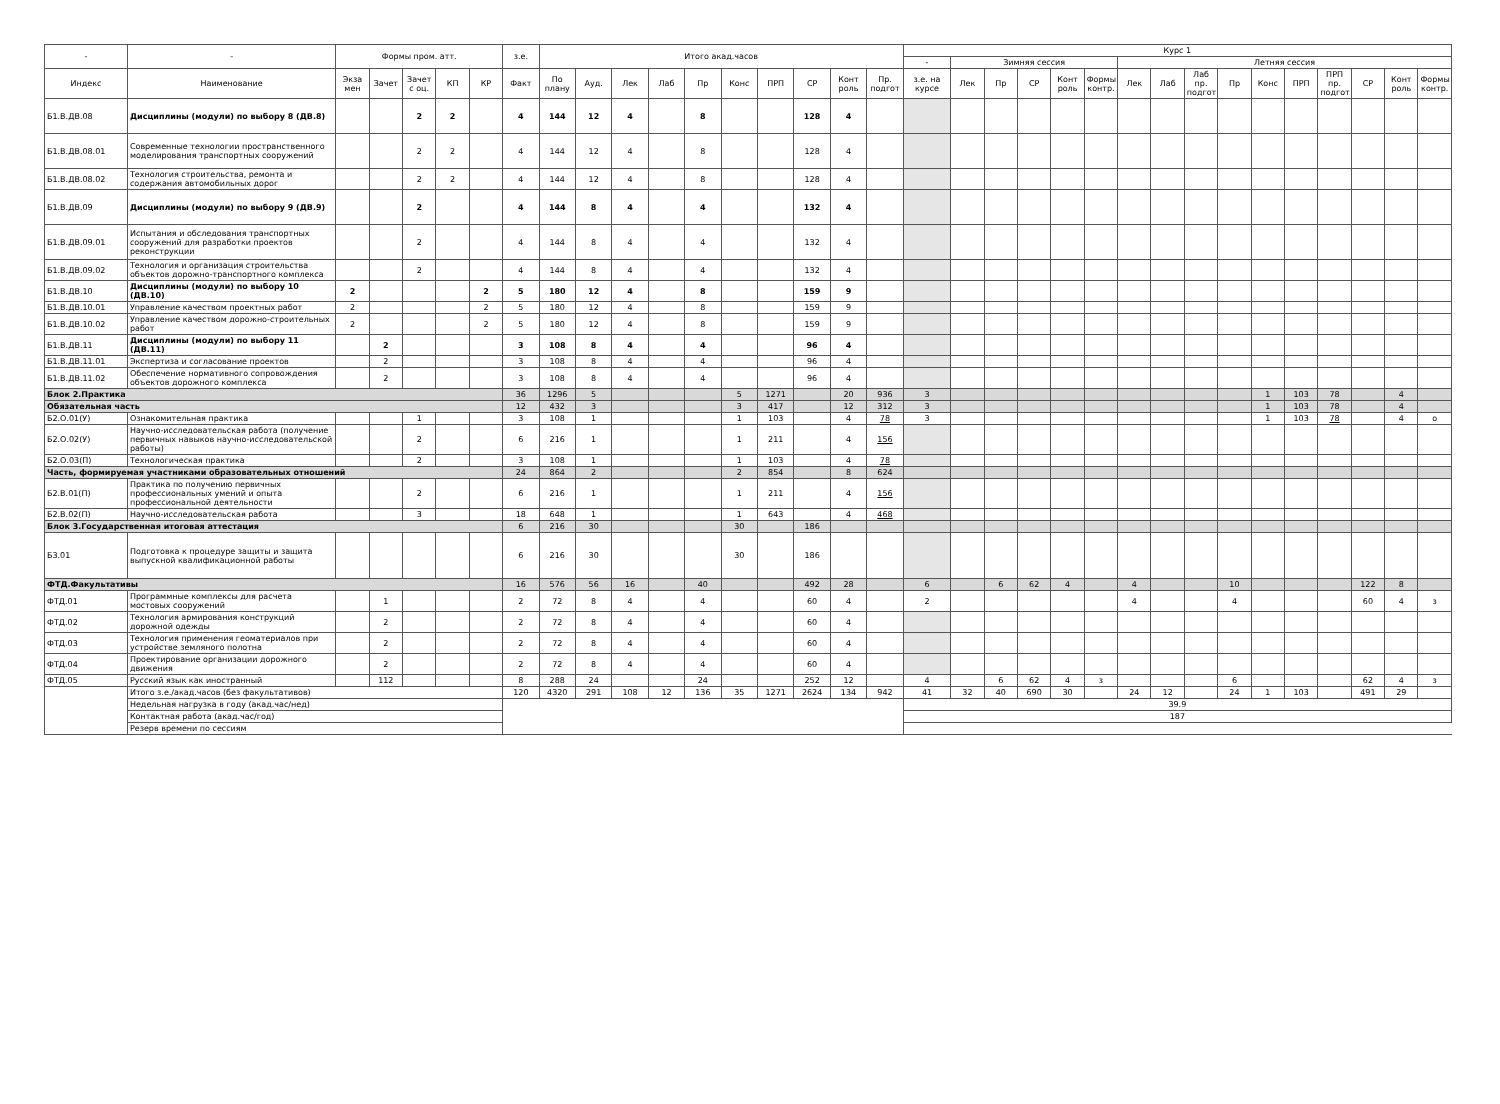| - | - | Формы пром. атт. | | | | | з.е. | Итого акад.часов | | | | | | | | | | Курс 1 | | | | | | | | | | | | | | | |
| --- | --- | --- | --- | --- | --- | --- | --- | --- | --- | --- | --- | --- | --- | --- | --- | --- | --- | --- | --- | --- | --- | --- | --- | --- | --- | --- | --- | --- | --- | --- | --- | --- | --- |
| | | | | | | | | | | | | | | | | | | - | Зимняя сессия | | | | | Летняя сессия | | | | | | | | | |
| Индекс | Наименование | Экза мен | Зачет | Зачет с оц. | КП | КР | Факт | По плану | Ауд. | Лек | Лаб | Пр | Конс | ПРП | СР | Конт роль | Пр. подгот | з.е. на курсе | Лек | Пр | СР | Конт роль | Формы контр. | Лек | Лаб | Лаб пр. подгот | Пр | Конс | ПРП | ПРП пр. подгот | СР | Конт роль | Формы контр. |
| Б1.В.ДВ.08 | Дисциплины (модули) по выбору 8 (ДВ.8) | | | 2 | 2 | | 4 | 144 | 12 | 4 | | 8 | | | 128 | 4 | | | | | | | | | | | | | | | | | |
| Б1.В.ДВ.08.01 | Современные технологии пространственного моделирования транспортных сооружений | | | 2 | 2 | | 4 | 144 | 12 | 4 | | 8 | | | 128 | 4 | | | | | | | | | | | | | | | | | |
| Б1.В.ДВ.08.02 | Технология строительства, ремонта и содержания автомобильных дорог | | | 2 | 2 | | 4 | 144 | 12 | 4 | | 8 | | | 128 | 4 | | | | | | | | | | | | | | | | | |
| Б1.В.ДВ.09 | Дисциплины (модули) по выбору 9 (ДВ.9) | | | 2 | | | 4 | 144 | 8 | 4 | | 4 | | | 132 | 4 | | | | | | | | | | | | | | | | | |
| Б1.В.ДВ.09.01 | Испытания и обследования транспортных сооружений для разработки проектов реконструкции | | | 2 | | | 4 | 144 | 8 | 4 | | 4 | | | 132 | 4 | | | | | | | | | | | | | | | | | |
| Б1.В.ДВ.09.02 | Технология и организация строительства объектов дорожно-транспортного комплекса | | | 2 | | | 4 | 144 | 8 | 4 | | 4 | | | 132 | 4 | | | | | | | | | | | | | | | | | |
| Б1.В.ДВ.10 | Дисциплины (модули) по выбору 10 (ДВ.10) | 2 | | | | 2 | 5 | 180 | 12 | 4 | | 8 | | | 159 | 9 | | | | | | | | | | | | | | | | | |
| Б1.В.ДВ.10.01 | Управление качеством проектных работ | 2 | | | | 2 | 5 | 180 | 12 | 4 | | 8 | | | 159 | 9 | | | | | | | | | | | | | | | | | |
| Б1.В.ДВ.10.02 | Управление качеством дорожно-строительных работ | 2 | | | | 2 | 5 | 180 | 12 | 4 | | 8 | | | 159 | 9 | | | | | | | | | | | | | | | | | |
| Б1.В.ДВ.11 | Дисциплины (модули) по выбору 11 (ДВ.11) | | 2 | | | | 3 | 108 | 8 | 4 | | 4 | | | 96 | 4 | | | | | | | | | | | | | | | | | |
| Б1.В.ДВ.11.01 | Экспертиза и согласование проектов | | 2 | | | | 3 | 108 | 8 | 4 | | 4 | | | 96 | 4 | | | | | | | | | | | | | | | | | |
| Б1.В.ДВ.11.02 | Обеспечение нормативного сопровождения объектов дорожного комплекса | | 2 | | | | 3 | 108 | 8 | 4 | | 4 | | | 96 | 4 | | | | | | | | | | | | | | | | | |
| Блок 2.Практика | | | | | | | 36 | 1296 | 5 | | | | 5 | 1271 | | 20 | 936 | 3 | | | | | | | | | | 1 | 103 | 78 | | 4 | |
| Обязательная часть | | | | | | | 12 | 432 | 3 | | | | 3 | 417 | | 12 | 312 | 3 | | | | | | | | | | 1 | 103 | 78 | | 4 | |
| Б2.О.01(У) | Ознакомительная практика | | | 1 | | | 3 | 108 | 1 | | | | 1 | 103 | | 4 | 78 | 3 | | | | | | | | | | 1 | 103 | 78 | | 4 | о |
| Б2.О.02(У) | Научно-исследовательская работа (получение первичных навыков научно-исследовательской работы) | | | 2 | | | 6 | 216 | 1 | | | | 1 | 211 | | 4 | 156 | | | | | | | | | | | | | | | | |
| Б2.О.03(П) | Технологическая практика | | | 2 | | | 3 | 108 | 1 | | | | 1 | 103 | | 4 | 78 | | | | | | | | | | | | | | | | |
| Часть, формируемая участниками образовательных отношений | | | | | | | 24 | 864 | 2 | | | | 2 | 854 | | 8 | 624 | | | | | | | | | | | | | | | | |
| Б2.В.01(П) | Практика по получению первичных профессиональных умений и опыта профессиональной деятельности | | | 2 | | | 6 | 216 | 1 | | | | 1 | 211 | | 4 | 156 | | | | | | | | | | | | | | | | |
| Б2.В.02(П) | Научно-исследовательская работа | | | 3 | | | 18 | 648 | 1 | | | | 1 | 643 | | 4 | 468 | | | | | | | | | | | | | | | | |
| Блок 3.Государственная итоговая аттестация | | | | | | | 6 | 216 | 30 | | | | 30 | | 186 | | | | | | | | | | | | | | | | | | |
| Б3.01 | Подготовка к процедуре защиты и защита выпускной квалификационной работы | | | | | | 6 | 216 | 30 | | | | 30 | | 186 | | | | | | | | | | | | | | | | | | |
| ФТД.Факультативы | | | | | | | 16 | 576 | 56 | 16 | | 40 | | | 492 | 28 | | 6 | | 6 | 62 | 4 | | 4 | | | 10 | | | | 122 | 8 | |
| ФТД.01 | Программные комплексы для расчета мостовых сооружений | | 1 | | | | 2 | 72 | 8 | 4 | | 4 | | | 60 | 4 | | 2 | | | | | | 4 | | | 4 | | | | 60 | 4 | з |
| ФТД.02 | Технология армирования конструкций дорожной одежды | | 2 | | | | 2 | 72 | 8 | 4 | | 4 | | | 60 | 4 | | | | | | | | | | | | | | | | | |
| ФТД.03 | Технология применения геоматериалов при устройстве земляного полотна | | 2 | | | | 2 | 72 | 8 | 4 | | 4 | | | 60 | 4 | | | | | | | | | | | | | | | | | |
| ФТД.04 | Проектирование организации дорожного движения | | 2 | | | | 2 | 72 | 8 | 4 | | 4 | | | 60 | 4 | | | | | | | | | | | | | | | | | |
| ФТД.05 | Русский язык как иностранный | | 112 | | | | 8 | 288 | 24 | | | 24 | | | 252 | 12 | | 4 | | 6 | 62 | 4 | з | | | | 6 | | | | 62 | 4 | з |
| | Итого з.е./акад.часов (без факультативов) | | | | | | 120 | 4320 | 291 | 108 | 12 | 136 | 35 | 1271 | 2624 | 134 | 942 | 41 | 32 | 40 | 690 | 30 | | 24 | 12 | | 24 | 1 | 103 | | 491 | 29 | |
| | Недельная нагрузка в году (акад.час/нед) | | | | | | | | | | | | | | | | | 39.9 | | | | | | | | | | | | | | | |
| | Контактная работа (акад.час/год) | | | | | | | | | | | | | | | | | 187 | | | | | | | | | | | | | | | |
| | Резерв времени по сессиям | | | | | | | | | | | | | | | | | | | | | | | | | | | | | | | | |